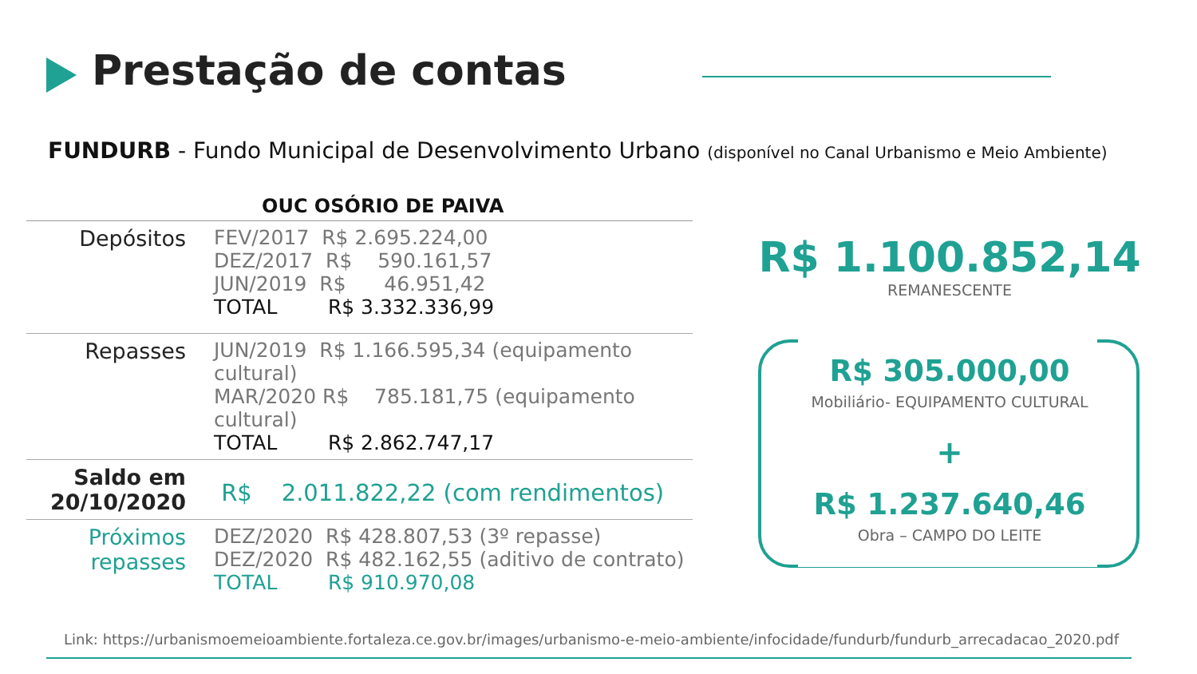Prestação de contas
FUNDURB - Fundo Municipal de Desenvolvimento Urbano (disponível no Canal Urbanismo e Meio Ambiente)
| | OUC OSÓRIO DE PAIVA |
| --- | --- |
| Depósitos | FEV/2017 R$ 2.695.224,00 DEZ/2017 R$ 590.161,57 JUN/2019 R$ 46.951,42 TOTAL R$ 3.332.336,99 |
| Repasses | JUN/2019 R$ 1.166.595,34 (equipamento cultural) MAR/2020 R$ 785.181,75 (equipamento cultural) TOTAL R$ 2.862.747,17 |
| Saldo em 20/10/2020 | R$ 2.011.822,22 (com rendimentos) |
| Próximos repasses | DEZ/2020 R$ 428.807,53 (3º repasse) DEZ/2020 R$ 482.162,55 (aditivo de contrato) TOTAL R$ 910.970,08 |
R$ 1.100.852,14
REMANESCENTE
R$ 305.000,00
Mobiliário- EQUIPAMENTO CULTURAL
+
R$ 1.237.640,46
Obra – CAMPO DO LEITE
Link: https://urbanismoemeioambiente.fortaleza.ce.gov.br/images/urbanismo-e-meio-ambiente/infocidade/fundurb/fundurb_arrecadacao_2020.pdf